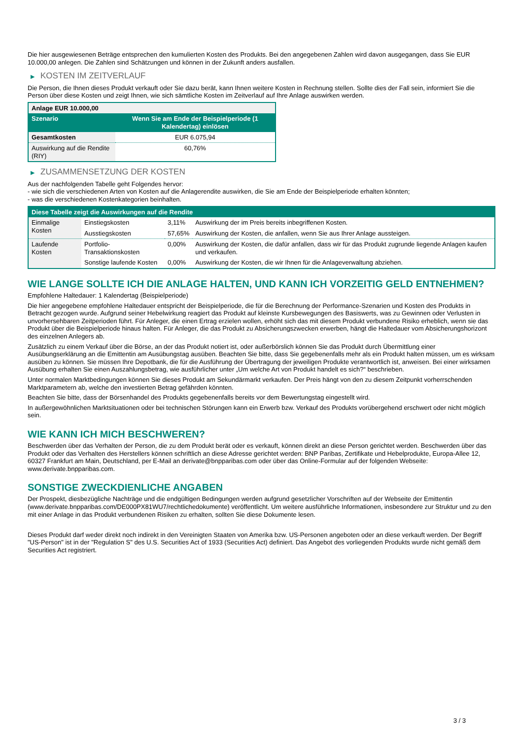Die hier ausgewiesenen Beträge entsprechen den kumulierten Kosten des Produkts. Bei den angegebenen Zahlen wird davon ausgegangen, dass Sie EUR 10.000,00 anlegen. Die Zahlen sind Schätzungen und können in der Zukunft anders ausfallen.
▶ KOSTEN IM ZEITVERLAUF
Die Person, die Ihnen dieses Produkt verkauft oder Sie dazu berät, kann Ihnen weitere Kosten in Rechnung stellen. Sollte dies der Fall sein, informiert Sie die Person über diese Kosten und zeigt Ihnen, wie sich sämtliche Kosten im Zeitverlauf auf Ihre Anlage auswirken werden.
| Anlage EUR 10.000,00 | |
| --- | --- |
| Szenario | Wenn Sie am Ende der Beispielperiode (1 Kalendertag) einlösen |
| Gesamtkosten | EUR 6.075,94 |
| Auswirkung auf die Rendite (RIY) | 60,76% |
▶ ZUSAMMENSETZUNG DER KOSTEN
Aus der nachfolgenden Tabelle geht Folgendes hervor:
- wie sich die verschiedenen Arten von Kosten auf die Anlagerendite auswirken, die Sie am Ende der Beispielperiode erhalten könnten;
- was die verschiedenen Kostenkategorien beinhalten.
| Diese Tabelle zeigt die Auswirkungen auf die Rendite | | | |
| --- | --- | --- | --- |
| Einmalige Kosten | Einstiegskosten | 3,11% | Auswirkung der im Preis bereits inbegriffenen Kosten. |
| | Ausstiegskosten | 57,65% | Auswirkung der Kosten, die anfallen, wenn Sie aus Ihrer Anlage aussteigen. |
| Laufende Kosten | Portfolio-Transaktionskosten | 0,00% | Auswirkung der Kosten, die dafür anfallen, dass wir für das Produkt zugrunde liegende Anlagen kaufen und verkaufen. |
| | Sonstige laufende Kosten | 0,00% | Auswirkung der Kosten, die wir Ihnen für die Anlageverwaltung abziehen. |
WIE LANGE SOLLTE ICH DIE ANLAGE HALTEN, UND KANN ICH VORZEITIG GELD ENTNEHMEN?
Empfohlene Haltedauer: 1 Kalendertag (Beispielperiode)
Die hier angegebene empfohlene Haltedauer entspricht der Beispielperiode, die für die Berechnung der Performance-Szenarien und Kosten des Produkts in Betracht gezogen wurde. Aufgrund seiner Hebelwirkung reagiert das Produkt auf kleinste Kursbewegungen des Basiswerts, was zu Gewinnen oder Verlusten in unvorhersehbaren Zeitperioden führt. Für Anleger, die einen Ertrag erzielen wollen, erhöht sich das mit diesem Produkt verbundene Risiko erheblich, wenn sie das Produkt über die Beispielperiode hinaus halten. Für Anleger, die das Produkt zu Absicherungszwecken erwerben, hängt die Haltedauer vom Absicherungshorizont des einzelnen Anlegers ab.
Zusätzlich zu einem Verkauf über die Börse, an der das Produkt notiert ist, oder außerbörslich können Sie das Produkt durch Übermittlung einer Ausübungserklärung an die Emittentin am Ausübungstag ausüben. Beachten Sie bitte, dass Sie gegebenenfalls mehr als ein Produkt halten müssen, um es wirksam ausüben zu können. Sie müssen Ihre Depotbank, die für die Ausführung der Übertragung der jeweiligen Produkte verantwortlich ist, anweisen. Bei einer wirksamen Ausübung erhalten Sie einen Auszahlungsbetrag, wie ausführlicher unter „Um welche Art von Produkt handelt es sich?“ beschrieben.
Unter normalen Marktbedingungen können Sie dieses Produkt am Sekundärmarkt verkaufen. Der Preis hängt von den zu diesem Zeitpunkt vorherrschenden Marktparametern ab, welche den investierten Betrag gefährden könnten.
Beachten Sie bitte, dass der Börsenhandel des Produkts gegebenenfalls bereits vor dem Bewertungstag eingestellt wird.
In außergewöhnlichen Marktsituationen oder bei technischen Störungen kann ein Erwerb bzw. Verkauf des Produkts vorübergehend erschwert oder nicht möglich sein.
WIE KANN ICH MICH BESCHWEREN?
Beschwerden über das Verhalten der Person, die zu dem Produkt berät oder es verkauft, können direkt an diese Person gerichtet werden. Beschwerden über das Produkt oder das Verhalten des Herstellers können schriftlich an diese Adresse gerichtet werden: BNP Paribas, Zertifikate und Hebelprodukte, Europa-Allee 12, 60327 Frankfurt am Main, Deutschland, per E-Mail an derivate@bnpparibas.com oder über das Online-Formular auf der folgenden Webseite: www.derivate.bnpparibas.com.
SONSTIGE ZWECKDIENLICHE ANGABEN
Der Prospekt, diesbezügliche Nachträge und die endgültigen Bedingungen werden aufgrund gesetzlicher Vorschriften auf der Webseite der Emittentin (www.derivate.bnpparibas.com/DE000PX81WU7/rechtlichedokumente) veröffentlicht. Um weitere ausführliche Informationen, insbesondere zur Struktur und zu den mit einer Anlage in das Produkt verbundenen Risiken zu erhalten, sollten Sie diese Dokumente lesen.
Dieses Produkt darf weder direkt noch indirekt in den Vereinigten Staaten von Amerika bzw. US-Personen angeboten oder an diese verkauft werden. Der Begriff "US-Person" ist in der "Regulation S" des U.S. Securities Act of 1933 (Securities Act) definiert. Das Angebot des vorliegenden Produkts wurde nicht gemäß dem Securities Act registriert.
3 / 3